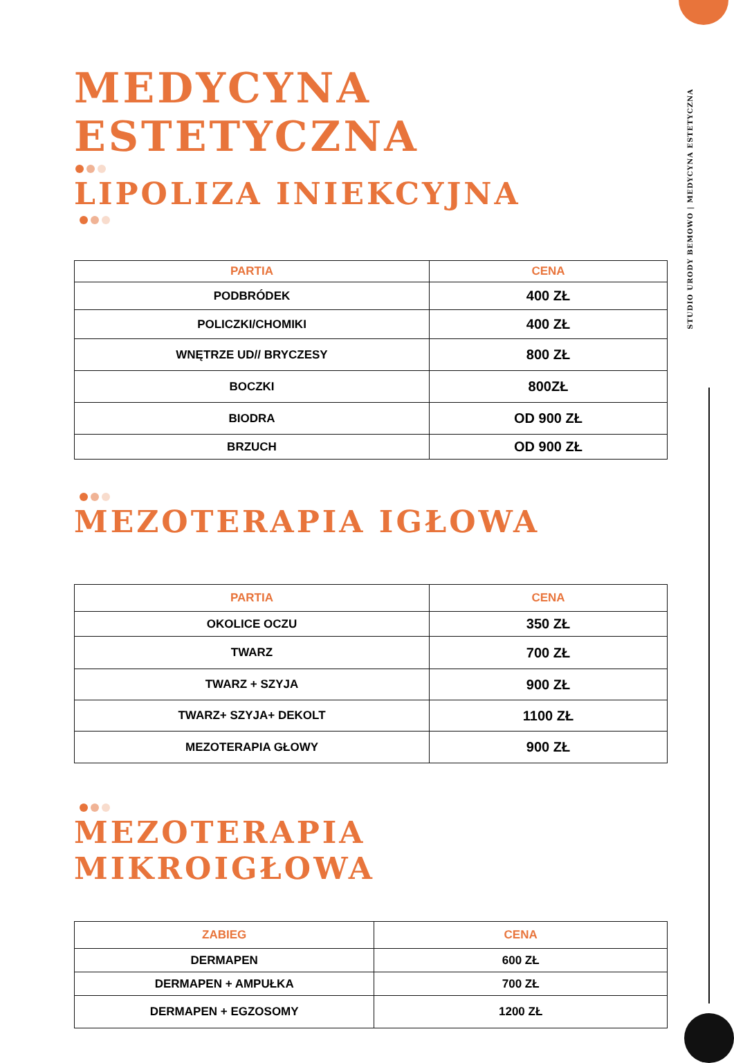MEDYCYNA ESTETYCZNA
LIPOLIZA INIEKCYJNA
| PARTIA | CENA |
| --- | --- |
| PODBRÓDEK | 400 ZŁ |
| POLICZKI/CHOMIKI | 400 ZŁ |
| WNĘTRZE UD// BRYCZESY | 800 ZŁ |
| BOCZKI | 800ZŁ |
| BIODRA | OD 900 ZŁ |
| BRZUCH | OD 900 ZŁ |
MEZOTERAPIA IGŁOWA
| PARTIA | CENA |
| --- | --- |
| OKOLICE OCZU | 350 ZŁ |
| TWARZ | 700 ZŁ |
| TWARZ + SZYJA | 900 ZŁ |
| TWARZ+ SZYJA+ DEKOLT | 1100 ZŁ |
| MEZOTERAPIA GŁOWY | 900 ZŁ |
MEZOTERAPIA MIKROIGŁOWA
| ZABIEG | CENA |
| --- | --- |
| DERMAPEN | 600 ZŁ |
| DERMAPEN + AMPUŁKA | 700 ZŁ |
| DERMAPEN + EGZOSOMY | 1200 ZŁ |
STUDIO URODY BEMOWO | MEDYCYNA ESTETYCZNA